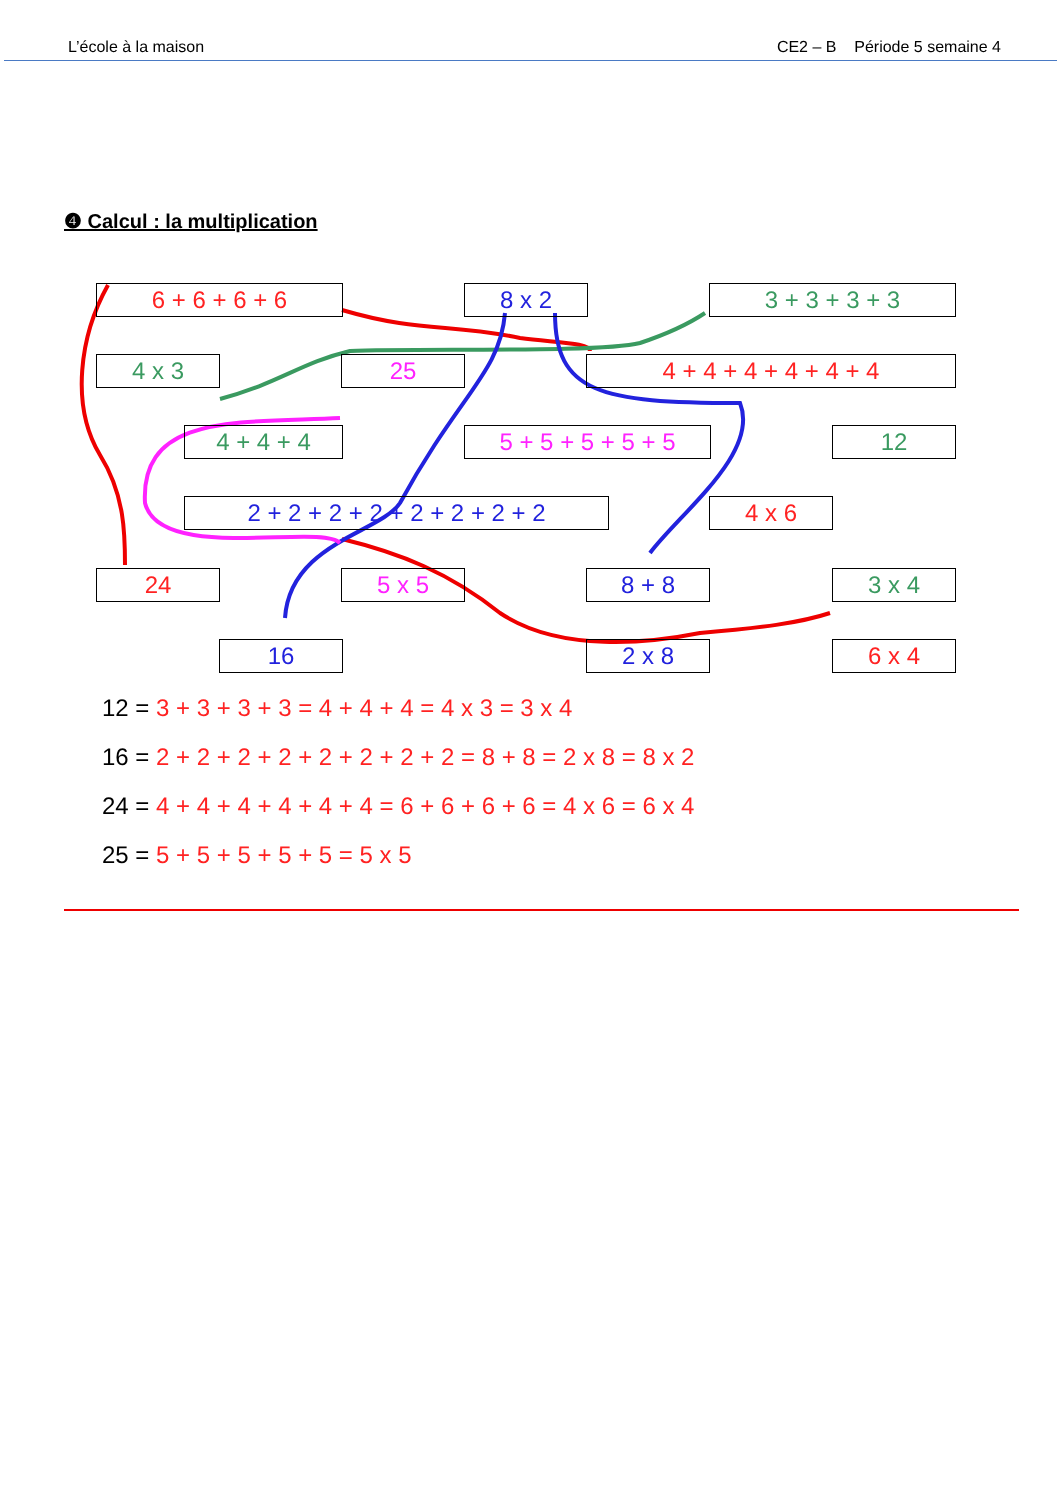L’école à la maison CE2 – B Période 5 semaine 4
❹ Calcul : la multiplication
6 + 6 + 6 + 6 8 x 2 3 + 3 + 3 + 3
4 x 3 25 4 + 4 + 4 + 4 + 4 + 4
4 + 4 + 4 5 + 5 + 5 + 5 + 5 12
2 + 2 + 2 + 2 + 2 + 2 + 2 + 2 4 x 6
24 5 x 5 8 + 8 3 x 4
16 2 x 8 6 x 4
12 = 3 + 3 + 3 + 3 = 4 + 4 + 4 = 4 x 3 = 3 x 4
16 = 2 + 2 + 2 + 2 + 2 + 2 + 2 + 2 = 8 + 8 = 2 x 8 = 8 x 2
24 = 4 + 4 + 4 + 4 + 4 + 4 = 6 + 6 + 6 + 6 = 4 x 6 = 6 x 4
25 = 5 + 5 + 5 + 5 + 5 = 5 x 5